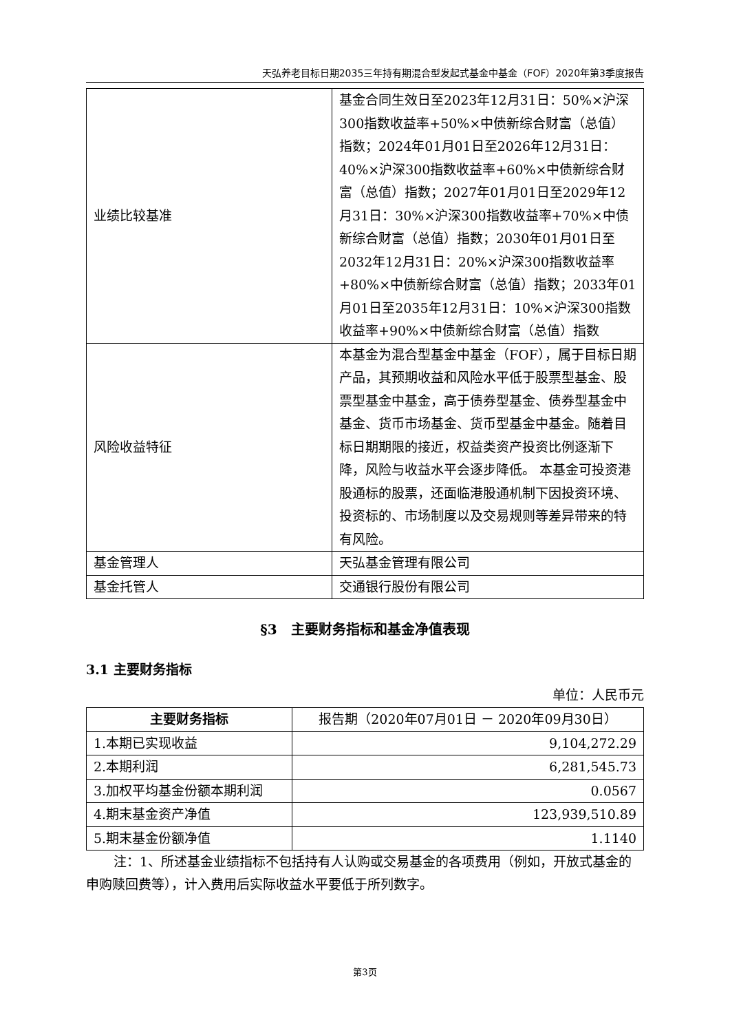天弘养老目标日期2035三年持有期混合型发起式基金中基金（FOF）2020年第3季度报告
| 业绩比较基准 | 基金合同生效日至2023年12月31日：50%×沪深300指数收益率+50%×中债新综合财富（总值）指数；2024年01月01日至2026年12月31日：40%×沪深300指数收益率+60%×中债新综合财富（总值）指数；2027年01月01日至2029年12月31日：30%×沪深300指数收益率+70%×中债新综合财富（总值）指数；2030年01月01日至2032年12月31日：20%×沪深300指数收益率+80%×中债新综合财富（总值）指数；2033年01月01日至2035年12月31日：10%×沪深300指数收益率+90%×中债新综合财富（总值）指数 |
| 风险收益特征 | 本基金为混合型基金中基金（FOF），属于目标日期产品，其预期收益和风险水平低于股票型基金、股票型基金中基金，高于债券型基金、债券型基金中基金、货币市场基金、货币型基金中基金。随着目标日期期限的接近，权益类资产投资比例逐渐下降，风险与收益水平会逐步降低。 本基金可投资港股通标的股票，还面临港股通机制下因投资环境、投资标的、市场制度以及交易规则等差异带来的特有风险。 |
| 基金管理人 | 天弘基金管理有限公司 |
| 基金托管人 | 交通银行股份有限公司 |
§3　主要财务指标和基金净值表现
3.1 主要财务指标
单位：人民币元
| 主要财务指标 | 报告期（2020年07月01日 － 2020年09月30日） |
| --- | --- |
| 1.本期已实现收益 | 9,104,272.29 |
| 2.本期利润 | 6,281,545.73 |
| 3.加权平均基金份额本期利润 | 0.0567 |
| 4.期末基金资产净值 | 123,939,510.89 |
| 5.期末基金份额净值 | 1.1140 |
注：1、所述基金业绩指标不包括持有人认购或交易基金的各项费用（例如，开放式基金的申购赎回费等），计入费用后实际收益水平要低于所列数字。
第3页